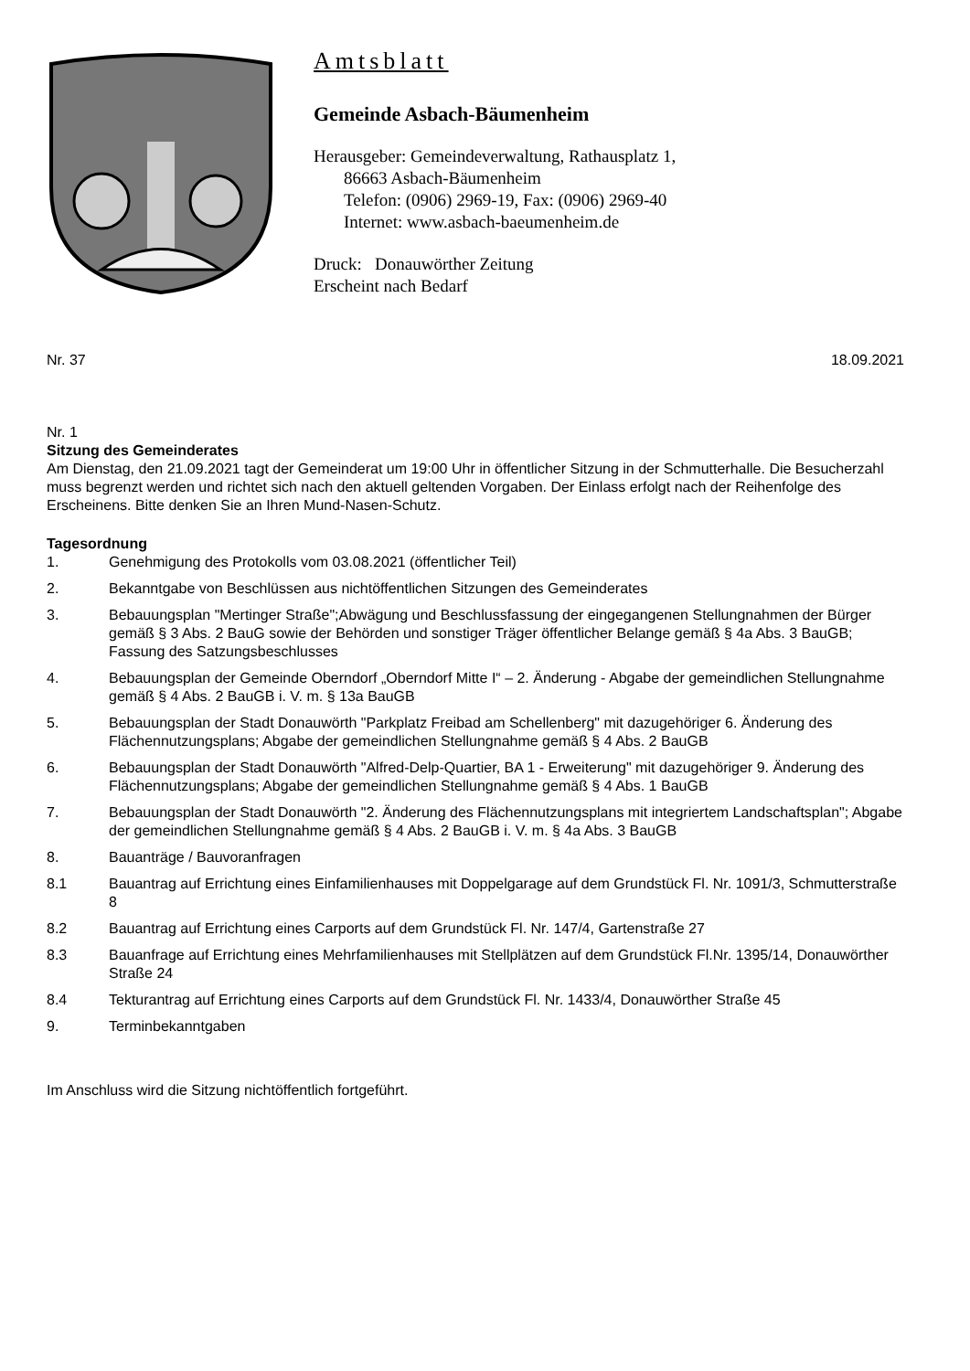Amtsblatt
Gemeinde Asbach-Bäumenheim
Herausgeber: Gemeindeverwaltung, Rathausplatz 1,
86663 Asbach-Bäumenheim
Telefon: (0906) 2969-19, Fax: (0906) 2969-40
Internet: www.asbach-baeumenheim.de
Druck: Donauwörther Zeitung
Erscheint nach Bedarf
Nr. 37 18.09.2021
Nr. 1
Sitzung des Gemeinderates
Am Dienstag, den 21.09.2021 tagt der Gemeinderat um 19:00 Uhr in öffentlicher Sitzung in der Schmutterhalle. Die Besucherzahl muss begrenzt werden und richtet sich nach den aktuell geltenden Vorgaben. Der Einlass erfolgt nach der Reihenfolge des Erscheinens. Bitte denken Sie an Ihren Mund-Nasen-Schutz.
Tagesordnung
1. Genehmigung des Protokolls vom 03.08.2021 (öffentlicher Teil)
2. Bekanntgabe von Beschlüssen aus nichtöffentlichen Sitzungen des Gemeinderates
3. Bebauungsplan "Mertinger Straße";Abwägung und Beschlussfassung der eingegangenen Stellungnahmen der Bürger gemäß § 3 Abs. 2 BauG sowie der Behörden und sonstiger Träger öffentlicher Belange gemäß § 4a Abs. 3 BauGB; Fassung des Satzungsbeschlusses
4. Bebauungsplan der Gemeinde Oberndorf „Oberndorf Mitte I“ – 2. Änderung - Abgabe der gemeindlichen Stellungnahme gemäß § 4 Abs. 2 BauGB i. V. m. § 13a BauGB
5. Bebauungsplan der Stadt Donauwörth "Parkplatz Freibad am Schellenberg" mit dazugehöriger 6. Änderung des Flächennutzungsplans; Abgabe der gemeindlichen Stellungnahme gemäß § 4 Abs. 2 BauGB
6. Bebauungsplan der Stadt Donauwörth "Alfred-Delp-Quartier, BA 1 - Erweiterung" mit dazugehöriger 9. Änderung des Flächennutzungsplans; Abgabe der gemeindlichen Stellungnahme gemäß § 4 Abs. 1 BauGB
7. Bebauungsplan der Stadt Donauwörth "2. Änderung des Flächennutzungsplans mit integriertem Landschaftsplan"; Abgabe der gemeindlichen Stellungnahme gemäß § 4 Abs. 2 BauGB i. V. m. § 4a Abs. 3 BauGB
8. Bauanträge / Bauvoranfragen
8.1 Bauantrag auf Errichtung eines Einfamilienhauses mit Doppelgarage auf dem Grundstück Fl. Nr. 1091/3, Schmutterstraße 8
8.2 Bauantrag auf Errichtung eines Carports auf dem Grundstück Fl. Nr. 147/4, Gartenstraße 27
8.3 Bauanfrage auf Errichtung eines Mehrfamilienhauses mit Stellplätzen auf dem Grundstück Fl.Nr. 1395/14, Donauwörther Straße 24
8.4 Tekturantrag auf Errichtung eines Carports auf dem Grundstück Fl. Nr. 1433/4, Donauwörther Straße 45
9. Terminbekanntgaben
Im Anschluss wird die Sitzung nichtöffentlich fortgeführt.